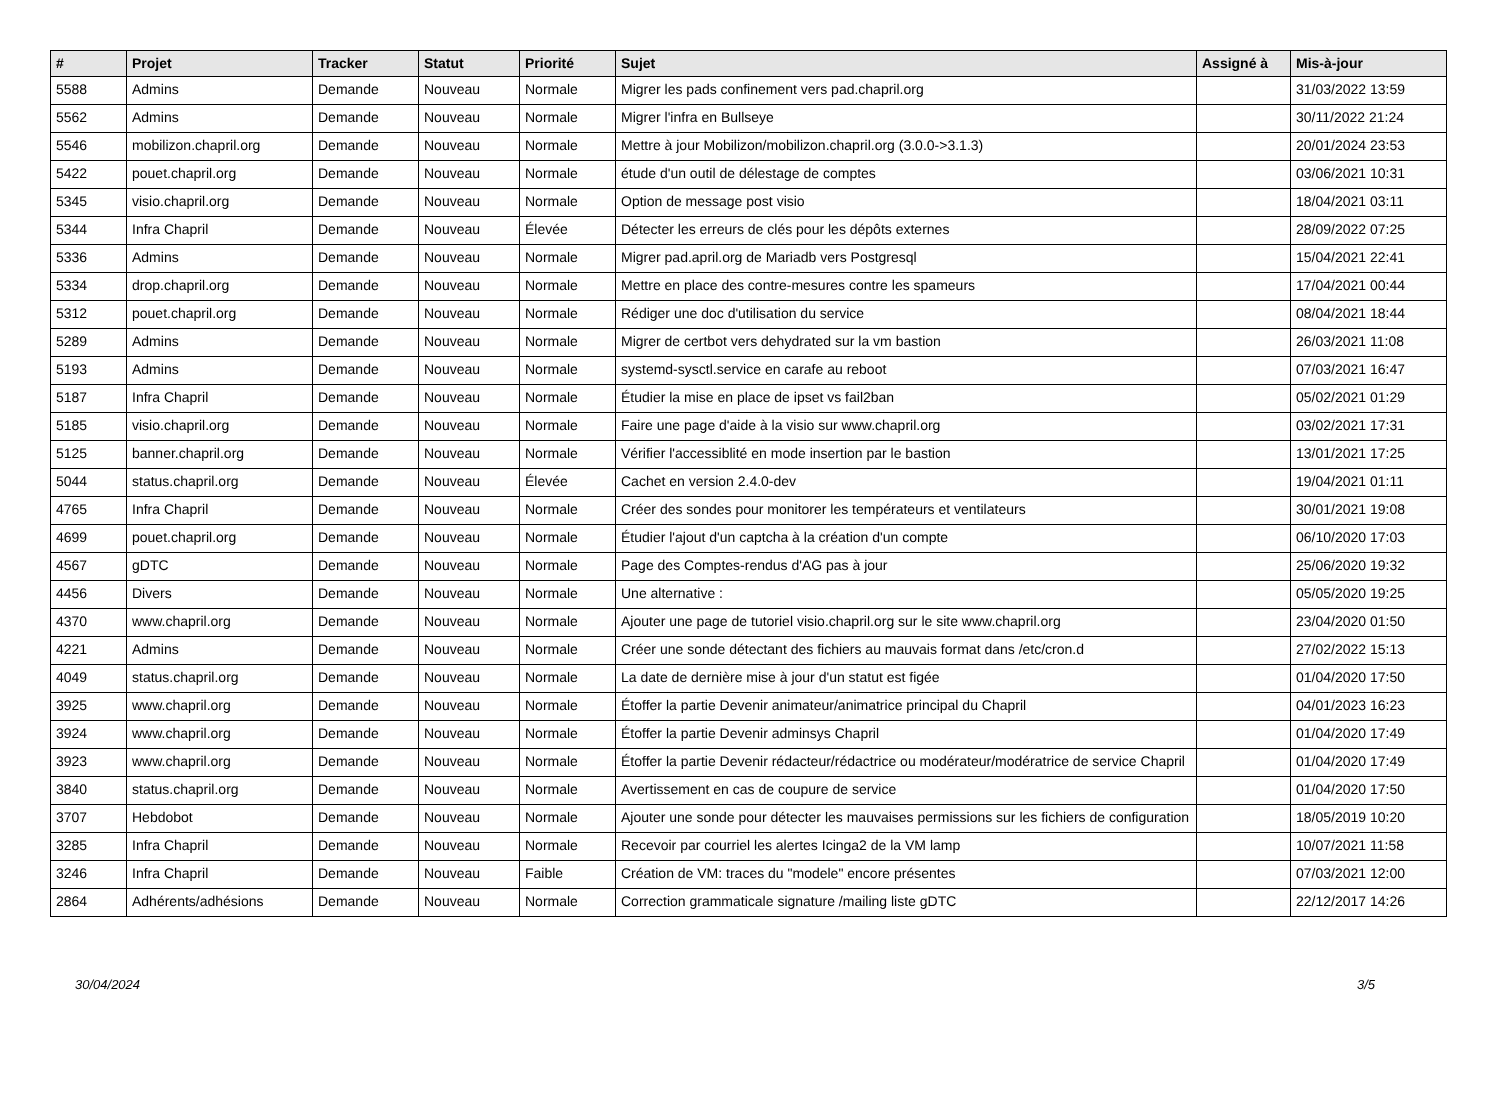| # | Projet | Tracker | Statut | Priorité | Sujet | Assigné à | Mis-à-jour |
| --- | --- | --- | --- | --- | --- | --- | --- |
| 5588 | Admins | Demande | Nouveau | Normale | Migrer les pads confinement vers pad.chapril.org | | 31/03/2022 13:59 |
| 5562 | Admins | Demande | Nouveau | Normale | Migrer l'infra en Bullseye | | 30/11/2022 21:24 |
| 5546 | mobilizon.chapril.org | Demande | Nouveau | Normale | Mettre à jour Mobilizon/mobilizon.chapril.org (3.0.0->3.1.3) | | 20/01/2024 23:53 |
| 5422 | pouet.chapril.org | Demande | Nouveau | Normale | étude d'un outil de délestage de comptes | | 03/06/2021 10:31 |
| 5345 | visio.chapril.org | Demande | Nouveau | Normale | Option de message post visio | | 18/04/2021 03:11 |
| 5344 | Infra Chapril | Demande | Nouveau | Élevée | Détecter les erreurs de clés pour les dépôts externes | | 28/09/2022 07:25 |
| 5336 | Admins | Demande | Nouveau | Normale | Migrer pad.april.org de Mariadb vers Postgresql | | 15/04/2021 22:41 |
| 5334 | drop.chapril.org | Demande | Nouveau | Normale | Mettre en place des contre-mesures contre les spameurs | | 17/04/2021 00:44 |
| 5312 | pouet.chapril.org | Demande | Nouveau | Normale | Rédiger une doc d'utilisation du service | | 08/04/2021 18:44 |
| 5289 | Admins | Demande | Nouveau | Normale | Migrer de certbot vers dehydrated sur la vm bastion | | 26/03/2021 11:08 |
| 5193 | Admins | Demande | Nouveau | Normale | systemd-sysctl.service en carafe au reboot | | 07/03/2021 16:47 |
| 5187 | Infra Chapril | Demande | Nouveau | Normale | Étudier la mise en place de ipset vs fail2ban | | 05/02/2021 01:29 |
| 5185 | visio.chapril.org | Demande | Nouveau | Normale | Faire une page d'aide à la visio sur www.chapril.org | | 03/02/2021 17:31 |
| 5125 | banner.chapril.org | Demande | Nouveau | Normale | Vérifier l'accessiblité en mode insertion par le bastion | | 13/01/2021 17:25 |
| 5044 | status.chapril.org | Demande | Nouveau | Élevée | Cachet en version 2.4.0-dev | | 19/04/2021 01:11 |
| 4765 | Infra Chapril | Demande | Nouveau | Normale | Créer des sondes pour monitorer les températeurs et ventilateurs | | 30/01/2021 19:08 |
| 4699 | pouet.chapril.org | Demande | Nouveau | Normale | Étudier l'ajout d'un captcha à la création d'un compte | | 06/10/2020 17:03 |
| 4567 | gDTC | Demande | Nouveau | Normale | Page des Comptes-rendus d'AG pas à jour | | 25/06/2020 19:32 |
| 4456 | Divers | Demande | Nouveau | Normale | Une alternative : | | 05/05/2020 19:25 |
| 4370 | www.chapril.org | Demande | Nouveau | Normale | Ajouter une page de tutoriel visio.chapril.org sur le site www.chapril.org | | 23/04/2020 01:50 |
| 4221 | Admins | Demande | Nouveau | Normale | Créer une sonde détectant des fichiers au mauvais format dans /etc/cron.d | | 27/02/2022 15:13 |
| 4049 | status.chapril.org | Demande | Nouveau | Normale | La date de dernière mise à jour d'un statut est figée | | 01/04/2020 17:50 |
| 3925 | www.chapril.org | Demande | Nouveau | Normale | Étoffer la partie Devenir animateur/animatrice principal du Chapril | | 04/01/2023 16:23 |
| 3924 | www.chapril.org | Demande | Nouveau | Normale | Étoffer la partie Devenir adminsys Chapril | | 01/04/2020 17:49 |
| 3923 | www.chapril.org | Demande | Nouveau | Normale | Étoffer la partie Devenir rédacteur/rédactrice ou modérateur/modératrice de service Chapril | | 01/04/2020 17:49 |
| 3840 | status.chapril.org | Demande | Nouveau | Normale | Avertissement en cas de coupure de service | | 01/04/2020 17:50 |
| 3707 | Hebdobot | Demande | Nouveau | Normale | Ajouter une sonde pour détecter les mauvaises permissions sur les fichiers de configuration | | 18/05/2019 10:20 |
| 3285 | Infra Chapril | Demande | Nouveau | Normale | Recevoir par courriel les alertes Icinga2 de la VM lamp | | 10/07/2021 11:58 |
| 3246 | Infra Chapril | Demande | Nouveau | Faible | Création de VM: traces du "modele" encore présentes | | 07/03/2021 12:00 |
| 2864 | Adhérents/adhésions | Demande | Nouveau | Normale | Correction grammaticale signature /mailing liste gDTC | | 22/12/2017 14:26 |
30/04/2024 3/5